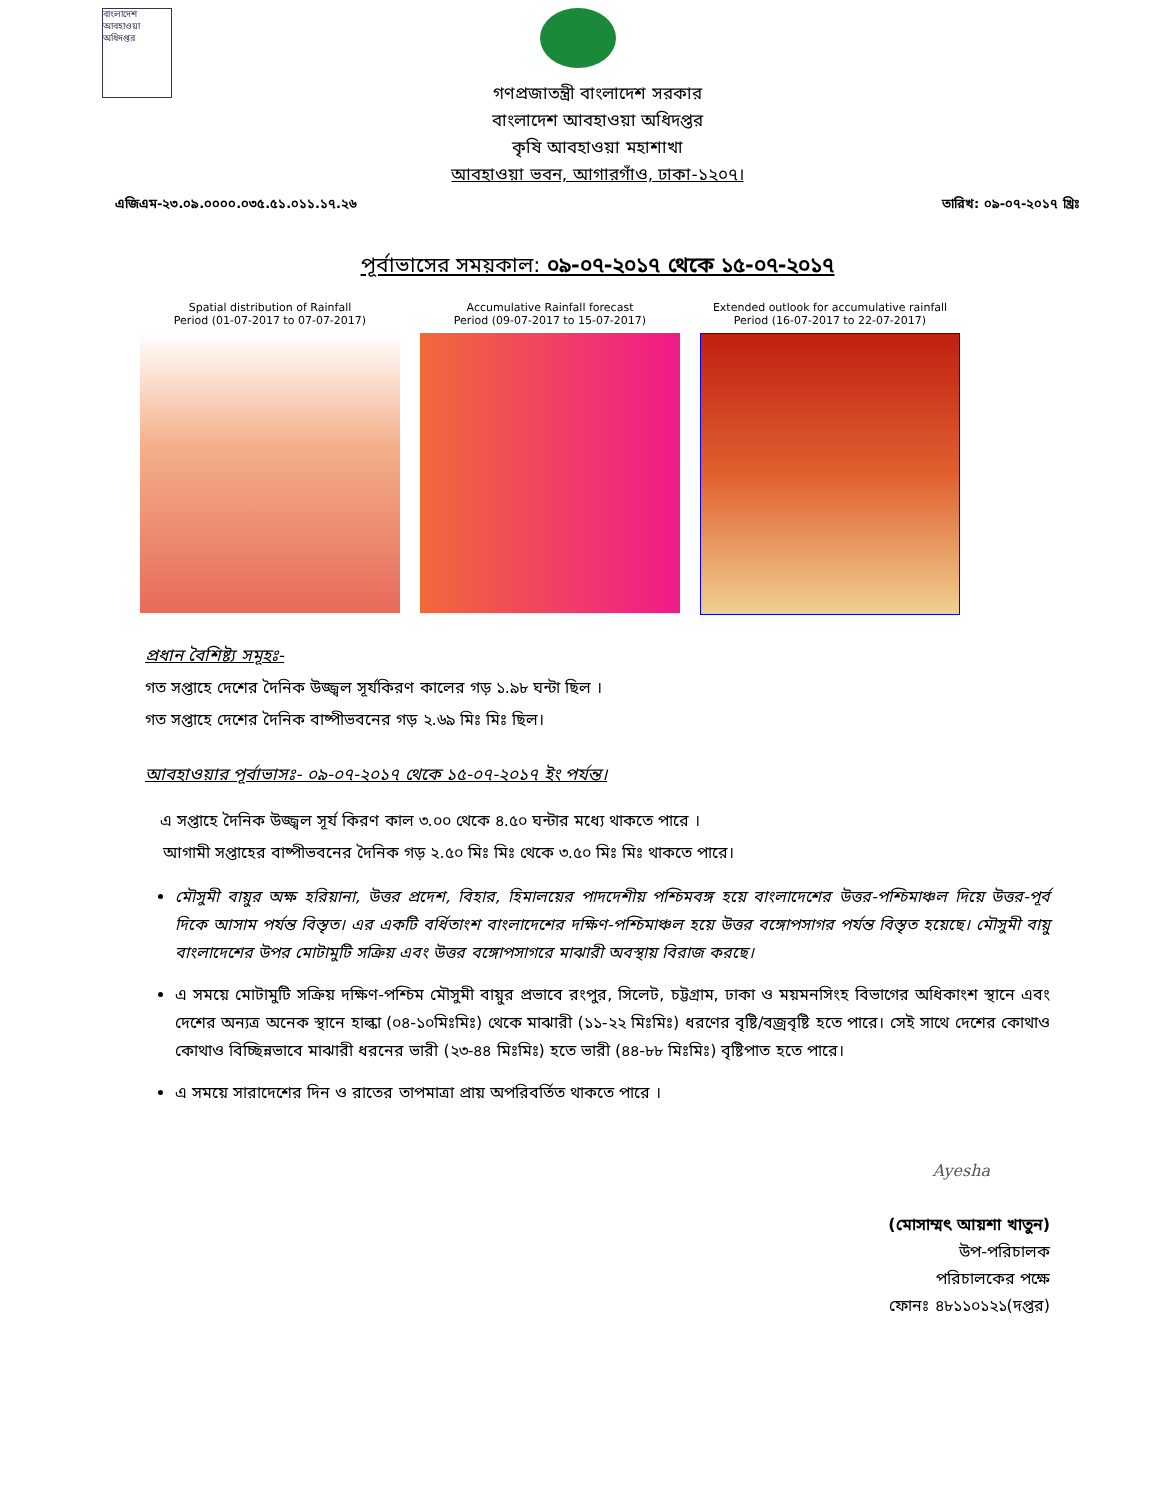বাংলাদেশ আবহাওয়া অধিদপ্তর
গণপ্রজাতন্ত্রী বাংলাদেশ সরকার
বাংলাদেশ আবহাওয়া অধিদপ্তর
কৃষি আবহাওয়া মহাশাখা
আবহাওয়া ভবন, আগারগাঁও, ঢাকা-১২০৭।
এজিএম-২৩.০৯.০০০০.০৩৫.৫১.০১১.১৭.২৬ তারিখ: ০৯-০৭-২০১৭ খ্রিঃ
পূর্বাভাসের সময়কাল: ০৯-০৭-২০১৭ থেকে ১৫-০৭-২০১৭
Spatial distribution of Rainfall
Period (01-07-2017 to 07-07-2017)
Accumulative Rainfall forecast
Period (09-07-2017 to 15-07-2017)
Extended outlook for accumulative rainfall
Period (16-07-2017 to 22-07-2017)
প্রধান বৈশিষ্ট্য সমূহঃ-
গত সপ্তাহে দেশের দৈনিক উজ্জ্বল সূর্যকিরণ কালের গড় ১.৯৮ ঘন্টা ছিল ।
গত সপ্তাহে দেশের দৈনিক বাষ্পীভবনের গড় ২.৬৯ মিঃ মিঃ ছিল।
আবহাওয়ার পূর্বাভাসঃ- ০৯-০৭-২০১৭ থেকে ১৫-০৭-২০১৭ ইং পর্যন্ত।
এ সপ্তাহে দৈনিক উজ্জ্বল সূর্য কিরণ কাল ৩.০০ থেকে ৪.৫০ ঘন্টার মধ্যে থাকতে পারে ।
আগামী সপ্তাহের বাষ্পীভবনের দৈনিক গড় ২.৫০ মিঃ মিঃ থেকে ৩.৫০ মিঃ মিঃ থাকতে পারে।
মৌসুমী বায়ুর অক্ষ হরিয়ানা, উত্তর প্রদেশ, বিহার, হিমালয়ের পাদদেশীয় পশ্চিমবঙ্গ হয়ে বাংলাদেশের উত্তর-পশ্চিমাঞ্চল দিয়ে উত্তর-পূর্ব দিকে আসাম পর্যন্ত বিস্তৃত। এর একটি বর্ধিতাংশ বাংলাদেশের দক্ষিণ-পশ্চিমাঞ্চল হয়ে উত্তর বঙ্গোপসাগর পর্যন্ত বিস্তৃত হয়েছে। মৌসুমী বায়ু বাংলাদেশের উপর মোটামুটি সক্রিয় এবং উত্তর বঙ্গোপসাগরে মাঝারী অবস্থায় বিরাজ করছে।
এ সময়ে মোটামুটি সক্রিয় দক্ষিণ-পশ্চিম মৌসুমী বায়ুর প্রভাবে রংপুর, সিলেট, চট্টগ্রাম, ঢাকা ও ময়মনসিংহ বিভাগের অধিকাংশ স্থানে এবং দেশের অন্যত্র অনেক স্থানে হাল্কা (০৪-১০মিঃমিঃ) থেকে মাঝারী (১১-২২ মিঃমিঃ) ধরণের বৃষ্টি/বজ্রবৃষ্টি হতে পারে। সেই সাথে দেশের কোথাও কোথাও বিচ্ছিন্নভাবে মাঝারী ধরনের ভারী (২৩-৪৪ মিঃমিঃ) হতে ভারী (৪৪-৮৮ মিঃমিঃ) বৃষ্টিপাত হতে পারে।
এ সময়ে সারাদেশের দিন ও রাতের তাপমাত্রা প্রায় অপরিবর্তিত থাকতে পারে ।
Ayesha
(মোসাম্মৎ আয়শা খাতুন)
উপ-পরিচালক
পরিচালকের পক্ষে
ফোনঃ ৪৮১১০১২১(দপ্তর)